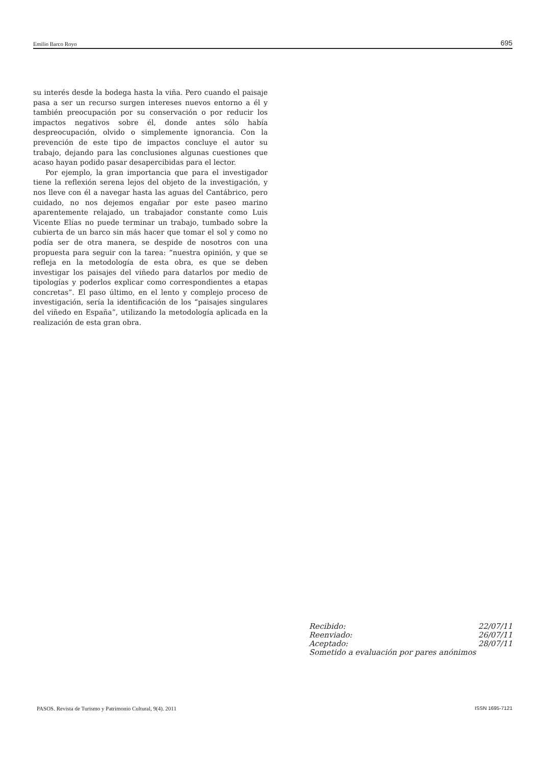Emilio Barco Royo 695
su interés desde la bodega hasta la viña. Pero cuando el paisaje pasa a ser un recurso surgen intereses nuevos entorno a él y también preocupación por su conservación o por reducir los impactos negativos sobre él, donde antes sólo había despreocupación, olvido o simplemente ignorancia. Con la prevención de este tipo de impactos concluye el autor su trabajo, dejando para las conclusiones algunas cuestiones que acaso hayan podido pasar desapercibidas para el lector.
Por ejemplo, la gran importancia que para el investigador tiene la reflexión serena lejos del objeto de la investigación, y nos lleve con él a navegar hasta las aguas del Cantábrico, pero cuidado, no nos dejemos engañar por este paseo marino aparentemente relajado, un trabajador constante como Luis Vicente Elías no puede terminar un trabajo, tumbado sobre la cubierta de un barco sin más hacer que tomar el sol y como no podía ser de otra manera, se despide de nosotros con una propuesta para seguir con la tarea: “nuestra opinión, y que se refleja en la metodología de esta obra, es que se deben investigar los paisajes del viñedo para datarlos por medio de tipologías y poderlos explicar como correspondientes a etapas concretas”. El paso último, en el lento y complejo proceso de investigación, sería la identificación de los “paisajes singulares del viñedo en España”, utilizando la metodología aplicada en la realización de esta gran obra.
Recibido: 22/07/11
Reenviado: 26/07/11
Aceptado: 28/07/11
Sometido a evaluación por pares anónimos
PASOS. Revista de Turismo y Patrimonio Cultural, 9(4). 2011 ISSN 1695-7121